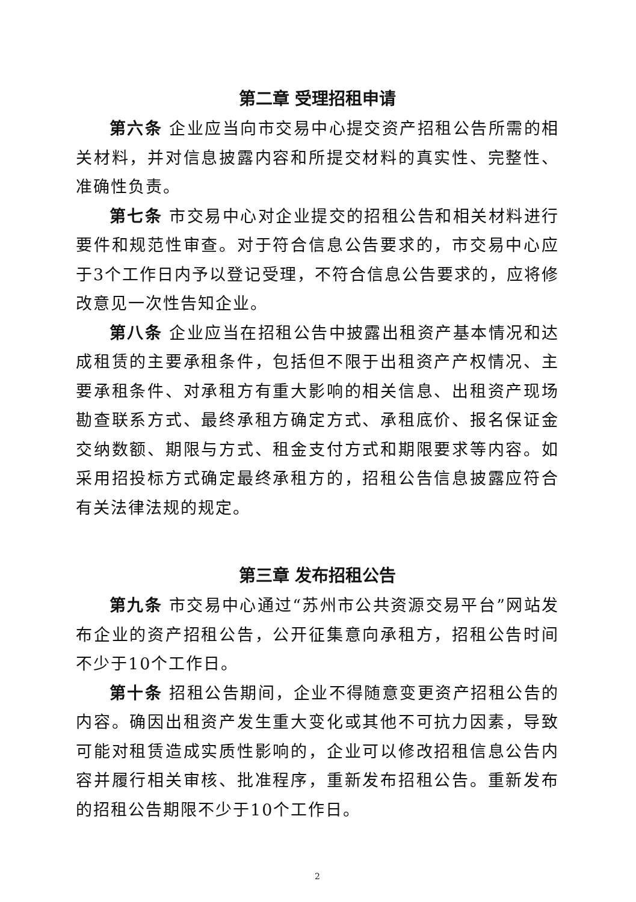第二章 受理招租申请
第六条 企业应当向市交易中心提交资产招租公告所需的相关材料，并对信息披露内容和所提交材料的真实性、完整性、准确性负责。
第七条 市交易中心对企业提交的招租公告和相关材料进行要件和规范性审查。对于符合信息公告要求的，市交易中心应于3个工作日内予以登记受理，不符合信息公告要求的，应将修改意见一次性告知企业。
第八条 企业应当在招租公告中披露出租资产基本情况和达成租赁的主要承租条件，包括但不限于出租资产产权情况、主要承租条件、对承租方有重大影响的相关信息、出租资产现场勘查联系方式、最终承租方确定方式、承租底价、报名保证金交纳数额、期限与方式、租金支付方式和期限要求等内容。如采用招投标方式确定最终承租方的，招租公告信息披露应符合有关法律法规的规定。
第三章 发布招租公告
第九条 市交易中心通过“苏州市公共资源交易平台”网站发布企业的资产招租公告，公开征集意向承租方，招租公告时间不少于10个工作日。
第十条 招租公告期间，企业不得随意变更资产招租公告的内容。确因出租资产发生重大变化或其他不可抗力因素，导致可能对租赁造成实质性影响的，企业可以修改招租信息公告内容并履行相关审核、批准程序，重新发布招租公告。重新发布的招租公告期限不少于10个工作日。
2